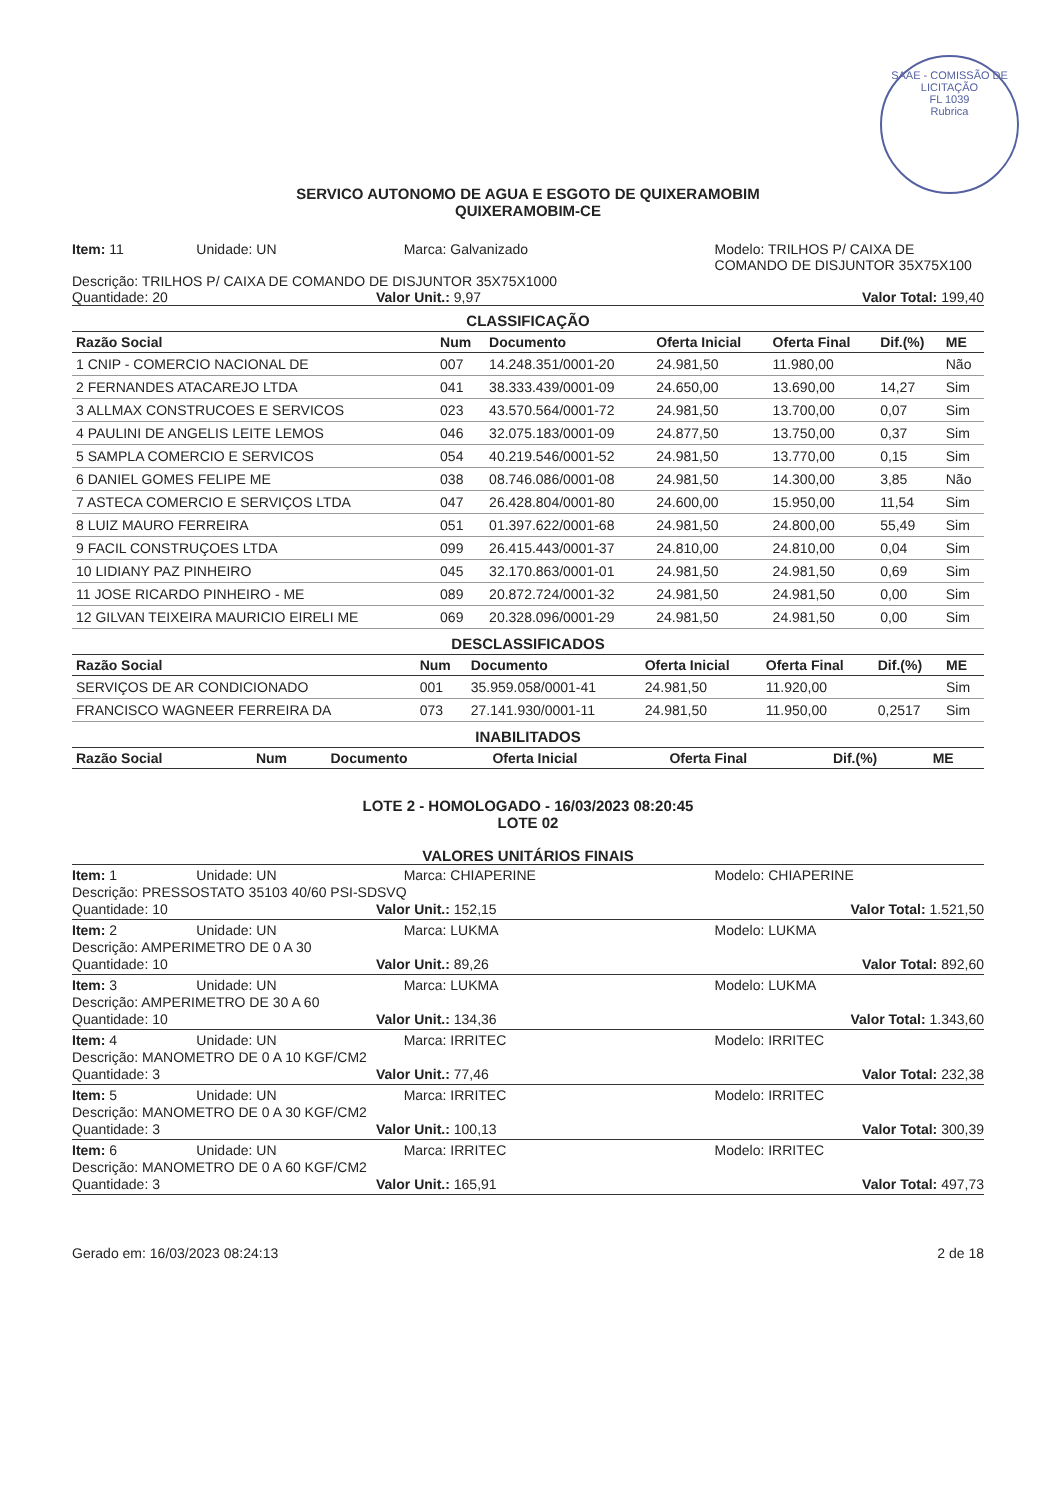SAAE - COMISSÃO DE LICITAÇÃO
FL 1039
Rubrica
SERVICO AUTONOMO DE AGUA E ESGOTO DE QUIXERAMOBIM
QUIXERAMOBIM-CE
Item: 11 Unidade: UN Marca: Galvanizado Modelo: TRILHOS P/ CAIXA DE COMANDO DE DISJUNTOR 35X75X100
Descrição: TRILHOS P/ CAIXA DE COMANDO DE DISJUNTOR 35X75X1000
Quantidade: 20 Valor Unit.: 9,97 Valor Total: 199,40
CLASSIFICAÇÃO
| Razão Social | Num | Documento | Oferta Inicial | Oferta Final | Dif.(%) | ME |
| --- | --- | --- | --- | --- | --- | --- |
| 1 CNIP - COMERCIO NACIONAL DE | 007 | 14.248.351/0001-20 | 24.981,50 | 11.980,00 | | Não |
| 2 FERNANDES ATACAREJO LTDA | 041 | 38.333.439/0001-09 | 24.650,00 | 13.690,00 | 14,27 | Sim |
| 3 ALLMAX CONSTRUCOES E SERVICOS | 023 | 43.570.564/0001-72 | 24.981,50 | 13.700,00 | 0,07 | Sim |
| 4 PAULINI DE ANGELIS LEITE LEMOS | 046 | 32.075.183/0001-09 | 24.877,50 | 13.750,00 | 0,37 | Sim |
| 5 SAMPLA COMERCIO E SERVICOS | 054 | 40.219.546/0001-52 | 24.981,50 | 13.770,00 | 0,15 | Sim |
| 6 DANIEL GOMES FELIPE ME | 038 | 08.746.086/0001-08 | 24.981,50 | 14.300,00 | 3,85 | Não |
| 7 ASTECA COMERCIO E SERVIÇOS LTDA | 047 | 26.428.804/0001-80 | 24.600,00 | 15.950,00 | 11,54 | Sim |
| 8 LUIZ MAURO FERREIRA | 051 | 01.397.622/0001-68 | 24.981,50 | 24.800,00 | 55,49 | Sim |
| 9 FACIL CONSTRUÇOES LTDA | 099 | 26.415.443/0001-37 | 24.810,00 | 24.810,00 | 0,04 | Sim |
| 10 LIDIANY PAZ PINHEIRO | 045 | 32.170.863/0001-01 | 24.981,50 | 24.981,50 | 0,69 | Sim |
| 11 JOSE RICARDO PINHEIRO - ME | 089 | 20.872.724/0001-32 | 24.981,50 | 24.981,50 | 0,00 | Sim |
| 12 GILVAN TEIXEIRA MAURICIO EIRELI ME | 069 | 20.328.096/0001-29 | 24.981,50 | 24.981,50 | 0,00 | Sim |
DESCLASSIFICADOS
| Razão Social | Num | Documento | Oferta Inicial | Oferta Final | Dif.(%) | ME |
| --- | --- | --- | --- | --- | --- | --- |
| SERVIÇOS DE AR CONDICIONADO | 001 | 35.959.058/0001-41 | 24.981,50 | 11.920,00 | | Sim |
| FRANCISCO WAGNEER FERREIRA DA | 073 | 27.141.930/0001-11 | 24.981,50 | 11.950,00 | 0,2517 | Sim |
INABILITADOS
| Razão Social | Num | Documento | Oferta Inicial | Oferta Final | Dif.(%) | ME |
| --- | --- | --- | --- | --- | --- | --- |
LOTE 2 - HOMOLOGADO - 16/03/2023 08:20:45
LOTE 02
VALORES UNITÁRIOS FINAIS
Item: 1 Unidade: UN Marca: CHIAPERINE Modelo: CHIAPERINE
Descrição: PRESSOSTATO 35103 40/60 PSI-SDSVQ
Quantidade: 10 Valor Unit.: 152,15 Valor Total: 1.521,50
Item: 2 Unidade: UN Marca: LUKMA Modelo: LUKMA
Descrição: AMPERIMETRO DE 0 A 30
Quantidade: 10 Valor Unit.: 89,26 Valor Total: 892,60
Item: 3 Unidade: UN Marca: LUKMA Modelo: LUKMA
Descrição: AMPERIMETRO DE 30 A 60
Quantidade: 10 Valor Unit.: 134,36 Valor Total: 1.343,60
Item: 4 Unidade: UN Marca: IRRITEC Modelo: IRRITEC
Descrição: MANOMETRO DE 0 A 10 KGF/CM2
Quantidade: 3 Valor Unit.: 77,46 Valor Total: 232,38
Item: 5 Unidade: UN Marca: IRRITEC Modelo: IRRITEC
Descrição: MANOMETRO DE 0 A 30 KGF/CM2
Quantidade: 3 Valor Unit.: 100,13 Valor Total: 300,39
Item: 6 Unidade: UN Marca: IRRITEC Modelo: IRRITEC
Descrição: MANOMETRO DE 0 A 60 KGF/CM2
Quantidade: 3 Valor Unit.: 165,91 Valor Total: 497,73
Gerado em: 16/03/2023 08:24:13 2 de 18